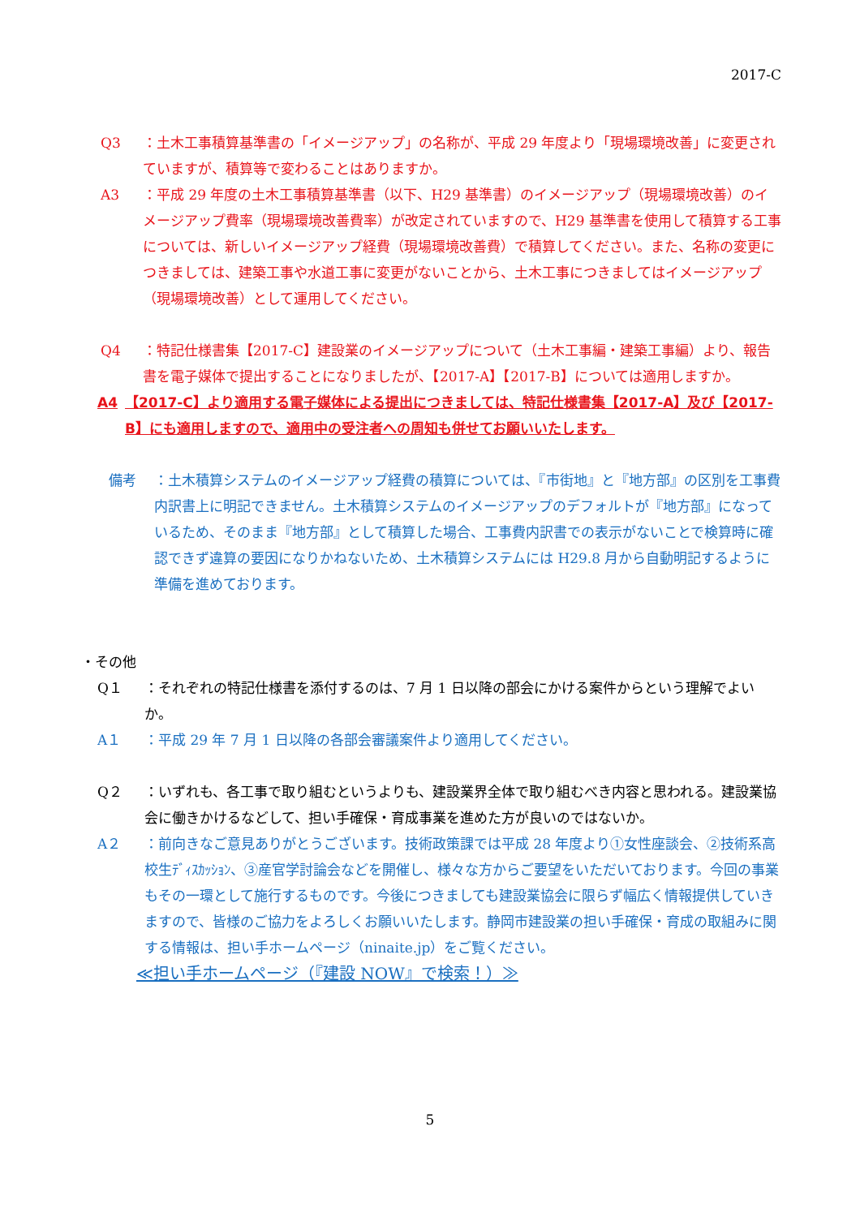2017-C
Q3 ：土木工事積算基準書の「イメージアップ」の名称が、平成 29 年度より「現場環境改善」に変更されていますが、積算等で変わることはありますか。
A3 ：平成 29 年度の土木工事積算基準書（以下、H29 基準書）のイメージアップ（現場環境改善）のイメージアップ費率（現場環境改善費率）が改定されていますので、H29 基準書を使用して積算する工事については、新しいイメージアップ経費（現場環境改善費）で積算してください。また、名称の変更につきましては、建築工事や水道工事に変更がないことから、土木工事につきましてはイメージアップ（現場環境改善）として運用してください。
Q4 ：特記仕様書集【2017-C】建設業のイメージアップについて（土木工事編・建築工事編）より、報告書を電子媒体で提出することになりましたが、【2017-A】【2017-B】については適用しますか。
A4 【2017-C】より適用する電子媒体による提出につきましては、特記仕様書集【2017-A】及び【2017-B】にも適用しますので、適用中の受注者への周知も併せてお願いいたします。
備考 ：土木積算システムのイメージアップ経費の積算については、『市街地』と『地方部』の区別を工事費内訳書上に明記できません。土木積算システムのイメージアップのデフォルトが『地方部』になっているため、そのまま『地方部』として積算した場合、工事費内訳書での表示がないことで検算時に確認できず違算の要因になりかねないため、土木積算システムには H29.8 月から自動明記するように準備を進めております。
・その他
Q１ ：それぞれの特記仕様書を添付するのは、7 月 1 日以降の部会にかける案件からという理解でよいか。
A１ ：平成 29 年 7 月 1 日以降の各部会審議案件より適用してください。
Q２ ：いずれも、各工事で取り組むというよりも、建設業界全体で取り組むべき内容と思われる。建設業協会に働きかけるなどして、担い手確保・育成事業を進めた方が良いのではないか。
A２ ：前向きなご意見ありがとうございます。技術政策課では平成 28 年度より①女性座談会、②技術系高校生ﾃﾞｨｽｶｯｼｮﾝ、③産官学討論会などを開催し、様々な方からご要望をいただいております。今回の事業もその一環として施行するものです。今後につきましても建設業協会に限らず幅広く情報提供していきますので、皆様のご協力をよろしくお願いいたします。静岡市建設業の担い手確保・育成の取組みに関する情報は、担い手ホームページ（ninaite.jp）をご覧ください。
≪担い手ホームページ（『建設 NOW』で検索！）≫
5